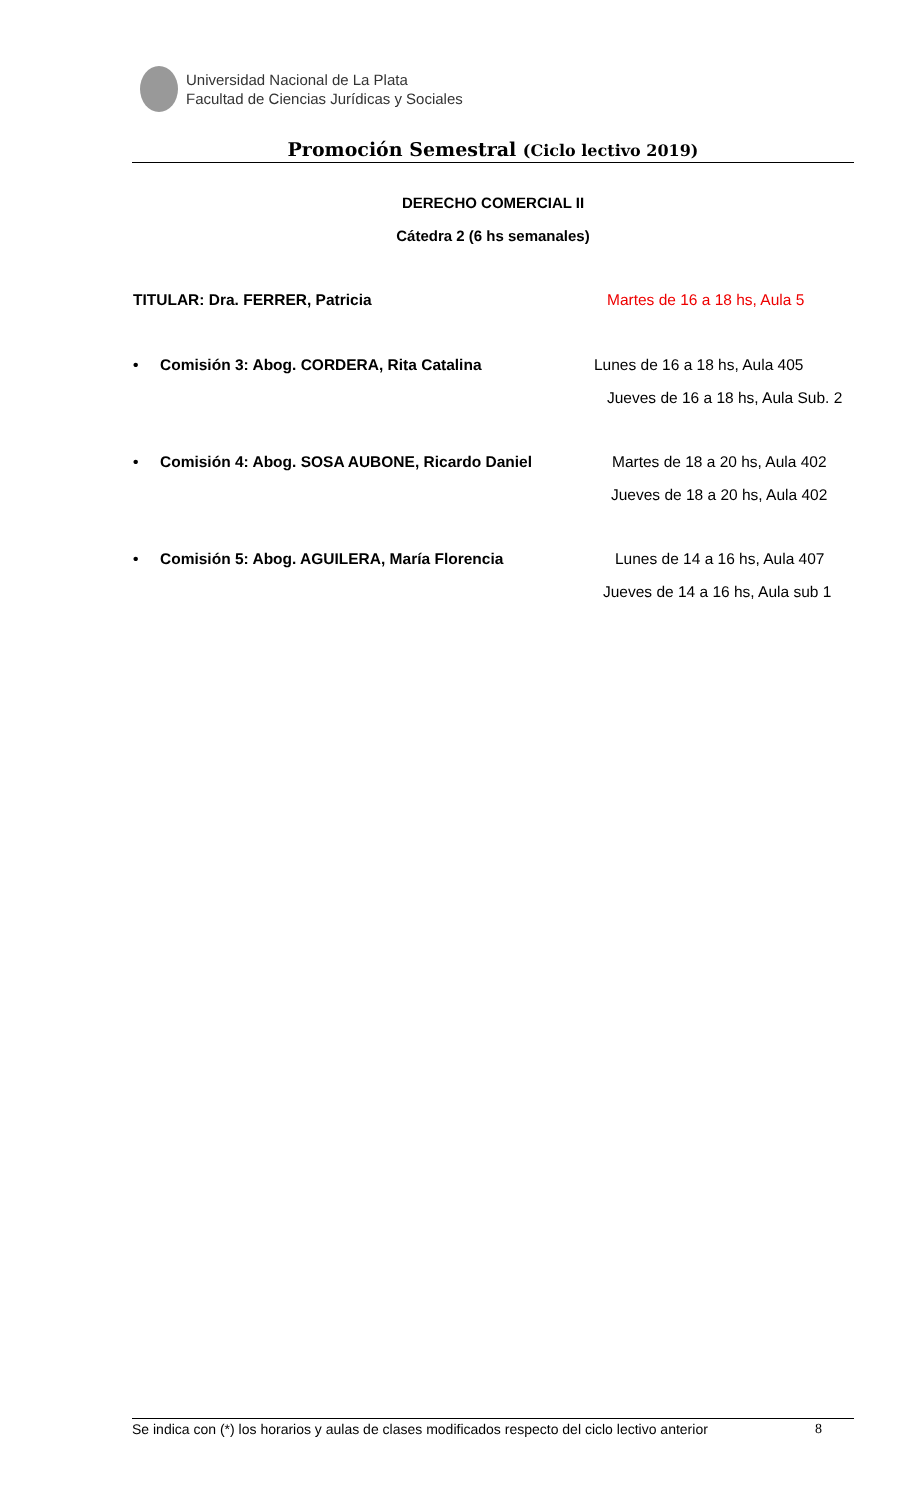Universidad Nacional de La Plata
Facultad de Ciencias Jurídicas y Sociales
Promoción Semestral (Ciclo lectivo 2019)
DERECHO COMERCIAL II
Cátedra 2 (6 hs semanales)
TITULAR: Dra. FERRER, Patricia Martes de 16 a 18 hs, Aula 5
• Comisión 3: Abog. CORDERA, Rita Catalina Lunes de 16 a 18 hs, Aula 405
Jueves de 16 a 18 hs, Aula Sub. 2
• Comisión 4: Abog. SOSA AUBONE, Ricardo Daniel Martes de 18 a 20 hs, Aula 402
Jueves de 18 a 20 hs, Aula 402
• Comisión 5: Abog. AGUILERA, María Florencia Lunes de 14 a 16 hs, Aula 407
Jueves de 14 a 16 hs, Aula sub 1
Se indica con (*) los horarios y aulas de clases modificados respecto del ciclo lectivo anterior 8